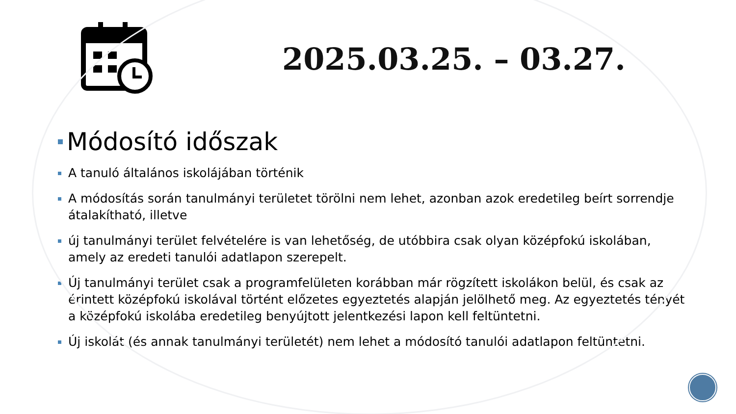2025.03.25. – 03.27.
Módosító időszak
A tanuló általános iskolájában történik
A módosítás során tanulmányi területet törölni nem lehet, azonban azok eredetileg beírt sorrendje átalakítható, illetve
új tanulmányi terület felvételére is van lehetőség, de utóbbira csak olyan középfokú iskolában, amely az eredeti tanulói adatlapon szerepelt.
Új tanulmányi terület csak a programfelületen korábban már rögzített iskolákon belül, és csak az érintett középfokú iskolával történt előzetes egyeztetés alapján jelölhető meg. Az egyeztetés tényét a középfokú iskolába eredetileg benyújtott jelentkezési lapon kell feltüntetni.
Új iskolát (és annak tanulmányi területét) nem lehet a módosító tanulói adatlapon feltüntetni.